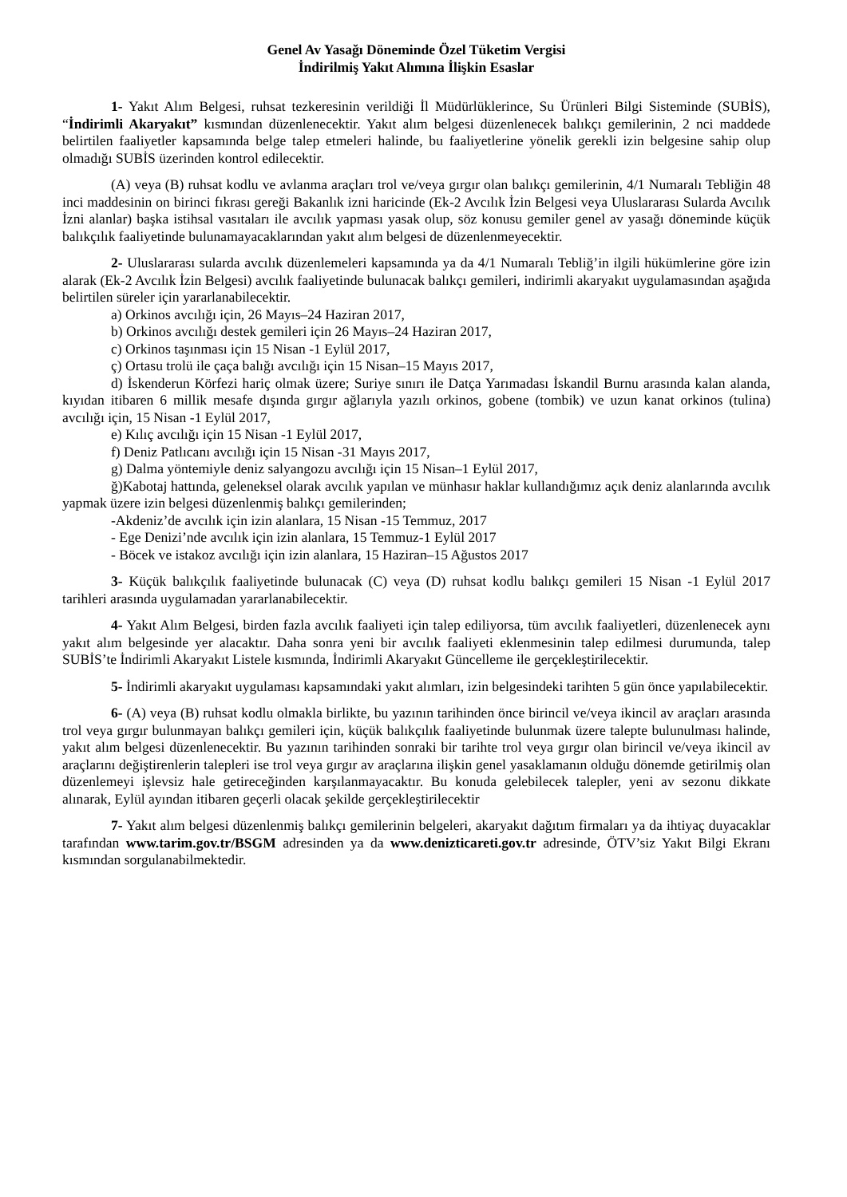Genel Av Yasağı Döneminde Özel Tüketim Vergisi
İndirilmiş Yakıt Alımına İlişkin Esaslar
1- Yakıt Alım Belgesi, ruhsat tezkeresinin verildiği İl Müdürlüklerince, Su Ürünleri Bilgi Sisteminde (SUBİS), “İndirimli Akaryakıt” kısmından düzenlenecektir. Yakıt alım belgesi düzenlenecek balıkçı gemilerinin, 2 nci maddede belirtilen faaliyetler kapsamında belge talep etmeleri halinde, bu faaliyetlerine yönelik gerekli izin belgesine sahip olup olmadığı SUBİS üzerinden kontrol edilecektir.
(A) veya (B) ruhsat kodlu ve avlanma araçları trol ve/veya gırgır olan balıkçı gemilerinin, 4/1 Numaralı Tebliğin 48 inci maddesinin on birinci fıkrası gereği Bakanlık izni haricinde (Ek-2 Avcılık İzin Belgesi veya Uluslararası Sularda Avcılık İzni alanlar) başka istihsal vasıtaları ile avcılık yapması yasak olup, söz konusu gemiler genel av yasağı döneminde küçük balıkçılık faaliyetinde bulunamayacaklarından yakıt alım belgesi de düzenlenmeyecektir.
2- Uluslararası sularda avcılık düzenlemeleri kapsamında ya da 4/1 Numaralı Tebliğ’in ilgili hükümlerine göre izin alarak (Ek-2 Avcılık İzin Belgesi) avcılık faaliyetinde bulunacak balıkçı gemileri, indirimli akaryakıt uygulamasından aşağıda belirtilen süreler için yararlanabilecektir.
a) Orkinos avcılığı için, 26 Mayıs–24 Haziran 2017,
b) Orkinos avcılığı destek gemileri için 26 Mayıs–24 Haziran 2017,
c) Orkinos taşınması için 15 Nisan -1 Eylül 2017,
ç) Ortasu trolü ile çaça balığı avcılığı için 15 Nisan–15 Mayıs 2017,
d) İskenderun Körfezi hariç olmak üzere; Suriye sınırı ile Datça Yarımadası İskandil Burnu arasında kalan alanda, kıyıdan itibaren 6 millik mesafe dışında gırgır ağlarıyla yazılı orkinos, gobene (tombik) ve uzun kanat orkinos (tulina) avcılığı için, 15 Nisan -1 Eylül 2017,
e) Kılıç avcılığı için 15 Nisan -1 Eylül 2017,
f) Deniz Patlıcanı avcılığı için 15 Nisan -31 Mayıs 2017,
g) Dalma yöntemiyle deniz salyangozu avcılığı için 15 Nisan–1 Eylül 2017,
ğ)Kabotaj hattında, geleneksel olarak avcılık yapılan ve münhasır haklar kullandığımız açık deniz alanlarında avcılık yapmak üzere izin belgesi düzenlenmiş balıkçı gemilerinden;
-Akdeniz’de avcılık için izin alanlara, 15 Nisan -15 Temmuz, 2017
- Ege Denizi’nde avcılık için izin alanlara, 15 Temmuz-1 Eylül 2017
- Böcek ve istakoz avcılığı için izin alanlara, 15 Haziran–15 Ağustos 2017
3- Küçük balıkçılık faaliyetinde bulunacak (C) veya (D) ruhsat kodlu balıkçı gemileri 15 Nisan -1 Eylül 2017 tarihleri arasında uygulamadan yararlanabilecektir.
4- Yakıt Alım Belgesi, birden fazla avcılık faaliyeti için talep ediliyorsa, tüm avcılık faaliyetleri, düzenlenecek aynı yakıt alım belgesinde yer alacaktır. Daha sonra yeni bir avcılık faaliyeti eklenmesinin talep edilmesi durumunda, talep SUBİS’te İndirimli Akaryakıt Listele kısmında, İndirimli Akaryakıt Güncelleme ile gerçekleştirilecektir.
5- İndirimli akaryakıt uygulaması kapsamındaki yakıt alımları, izin belgesindeki tarihten 5 gün önce yapılabilecektir.
6- (A) veya (B) ruhsat kodlu olmakla birlikte, bu yazının tarihinden önce birincil ve/veya ikincil av araçları arasında trol veya gırgır bulunmayan balıkçı gemileri için, küçük balıkçılık faaliyetinde bulunmak üzere talepte bulunulması halinde, yakıt alım belgesi düzenlenecektir. Bu yazının tarihinden sonraki bir tarihte trol veya gırgır olan birincil ve/veya ikincil av araçlarını değiştirenlerin talepleri ise trol veya gırgır av araçlarına ilişkin genel yasaklamanın olduğu dönemde getirilmiş olan düzenlemeyi işlevsiz hale getireceğinden karşılanmayacaktır. Bu konuda gelebilecek talepler, yeni av sezonu dikkate alınarak, Eylül ayından itibaren geçerli olacak şekilde gerçekleştirilecektir
7- Yakıt alım belgesi düzenlenmiş balıkçı gemilerinin belgeleri, akaryakıt dağıtım firmaları ya da ihtiyaç duyacaklar tarafından www.tarim.gov.tr/BSGM adresinden ya da www.denizticareti.gov.tr adresinde, ÖTV’siz Yakıt Bilgi Ekranı kısmından sorgulanabilmektedir.